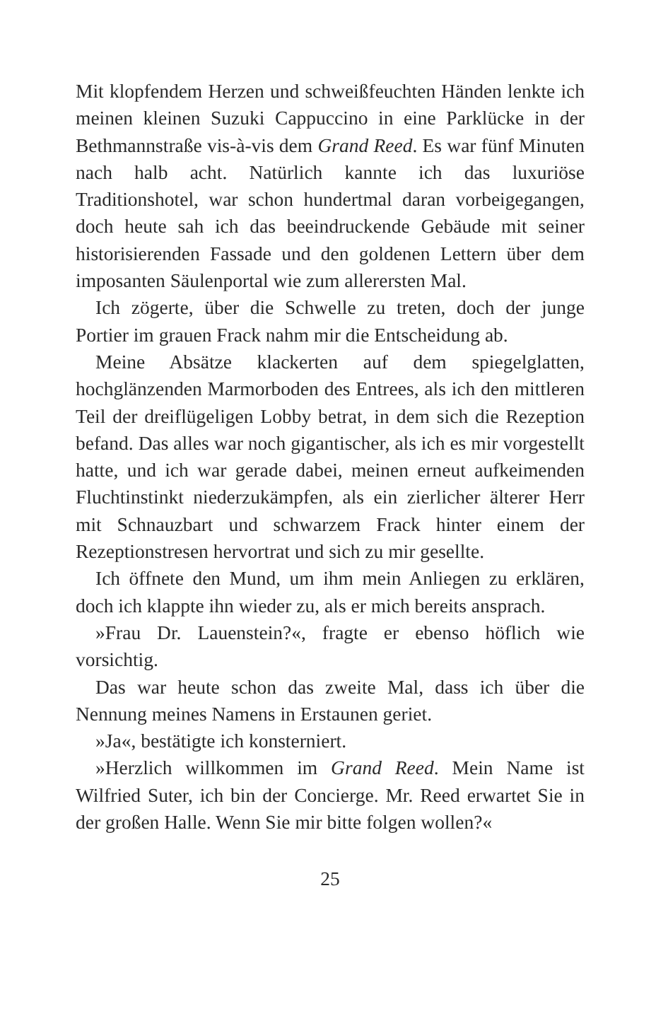Mit klopfendem Herzen und schweißfeuchten Händen lenkte ich meinen kleinen Suzuki Cappuccino in eine Parklücke in der Bethmannstraße vis-à-vis dem Grand Reed. Es war fünf Minuten nach halb acht. Natürlich kannte ich das luxuriöse Traditionshotel, war schon hundertmal daran vorbeigegangen, doch heute sah ich das beeindruckende Gebäude mit seiner historisierenden Fassade und den goldenen Lettern über dem imposanten Säulenportal wie zum allerersten Mal.
Ich zögerte, über die Schwelle zu treten, doch der junge Portier im grauen Frack nahm mir die Entscheidung ab.
Meine Absätze klackerten auf dem spiegelglatten, hochglänzenden Marmorboden des Entrees, als ich den mittleren Teil der dreiflügeligen Lobby betrat, in dem sich die Rezeption befand. Das alles war noch gigantischer, als ich es mir vorgestellt hatte, und ich war gerade dabei, meinen erneut aufkeimenden Fluchtinstinkt niederzukämpfen, als ein zierlicher älterer Herr mit Schnauzbart und schwarzem Frack hinter einem der Rezeptionstresen hervortrat und sich zu mir gesellte.
Ich öffnete den Mund, um ihm mein Anliegen zu erklären, doch ich klappte ihn wieder zu, als er mich bereits ansprach.
»Frau Dr. Lauenstein?«, fragte er ebenso höflich wie vorsichtig.
Das war heute schon das zweite Mal, dass ich über die Nennung meines Namens in Erstaunen geriet.
»Ja«, bestätigte ich konsterniert.
»Herzlich willkommen im Grand Reed. Mein Name ist Wilfried Suter, ich bin der Concierge. Mr. Reed erwartet Sie in der großen Halle. Wenn Sie mir bitte folgen wollen?«
25